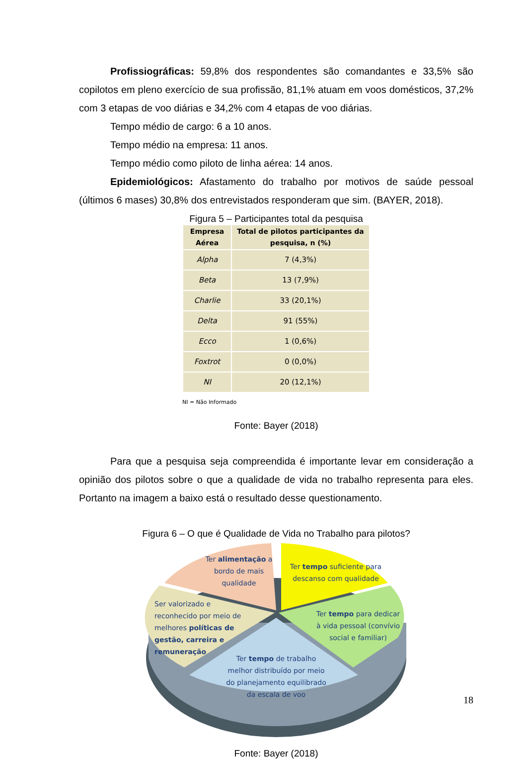Profissiográficas: 59,8% dos respondentes são comandantes e 33,5% são copilotos em pleno exercício de sua profissão, 81,1% atuam em voos domésticos, 37,2% com 3 etapas de voo diárias e 34,2% com 4 etapas de voo diárias.
Tempo médio de cargo: 6 a 10 anos.
Tempo médio na empresa: 11 anos.
Tempo médio como piloto de linha aérea: 14 anos.
Epidemiológicos: Afastamento do trabalho por motivos de saúde pessoal (últimos 6 mases) 30,8% dos entrevistados responderam que sim. (BAYER, 2018).
Figura 5 – Participantes total da pesquisa
| Empresa Aérea | Total de pilotos participantes da pesquisa, n (%) |
| --- | --- |
| Alpha | 7 (4,3%) |
| Beta | 13 (7,9%) |
| Charlie | 33 (20,1%) |
| Delta | 91 (55%) |
| Ecco | 1 (0,6%) |
| Foxtrot | 0 (0,0%) |
| NI | 20 (12,1%) |
NI = Não Informado
Fonte: Bayer (2018)
Para que a pesquisa seja compreendida é importante levar em consideração a opinião dos pilotos sobre o que a qualidade de vida no trabalho representa para eles. Portanto na imagem a baixo está o resultado desse questionamento.
Figura 6 – O que é Qualidade de Vida no Trabalho para pilotos?
Ter alimentação a bordo de mais qualidade
Ter tempo suficiente para descanso com qualidade
Ser valorizado e reconhecido por meio de melhores políticas de gestão, carreira e remuneração
Ter tempo para dedicar à vida pessoal (convívio social e familiar)
Ter tempo de trabalho melhor distribuído por meio do planejamento equilibrado da escala de voo
Fonte: Bayer (2018)
18